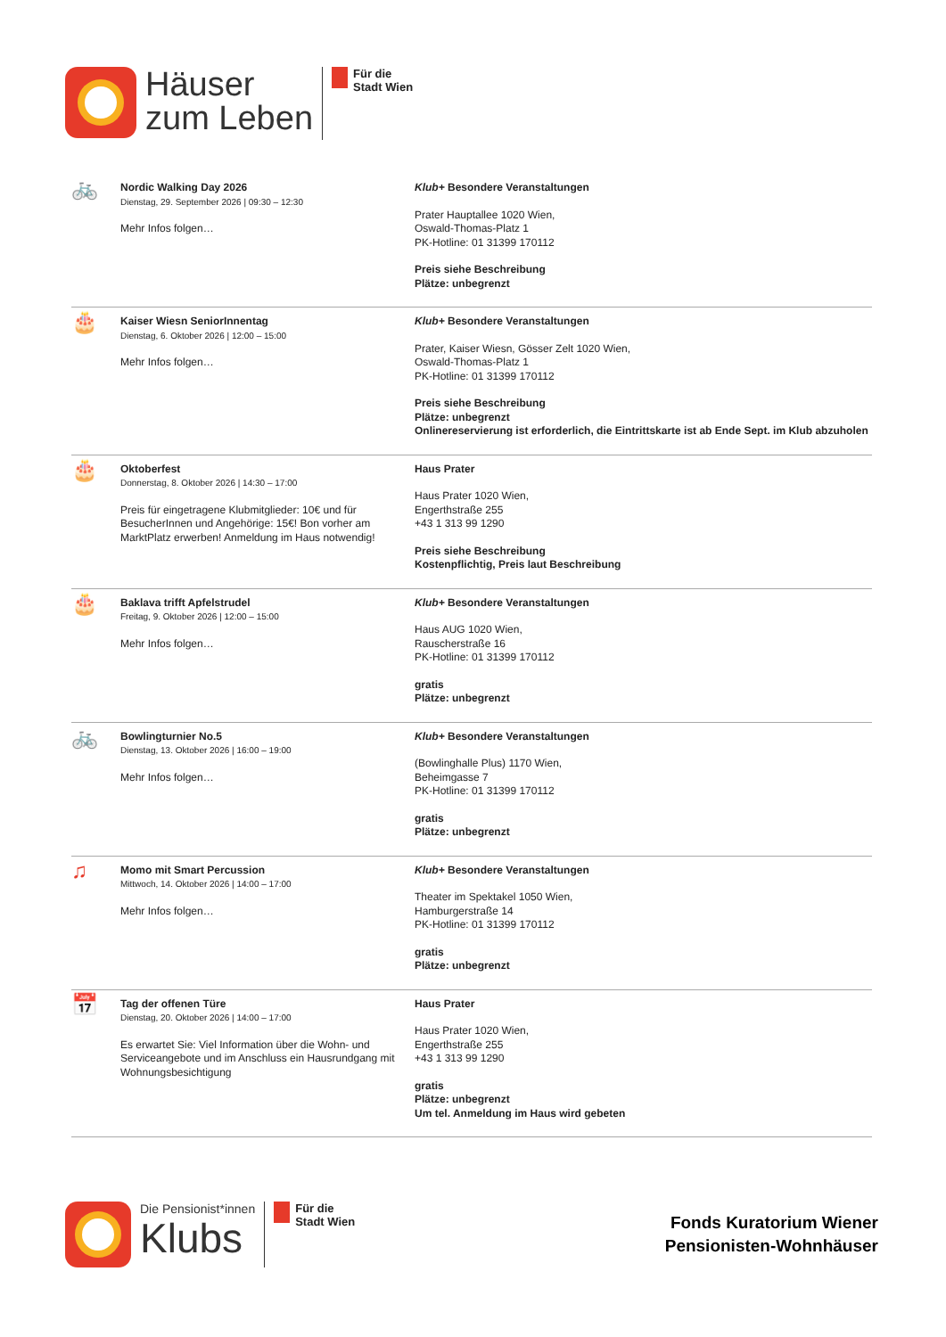Häuser
zum Leben
Für die
Stadt Wien
🚲
Nordic Walking Day 2026
Dienstag, 29. September 2026 | 09:30 – 12:30
Mehr Infos folgen…
Klub+ Besondere Veranstaltungen
Prater Hauptallee 1020 Wien,
Oswald-Thomas-Platz 1
PK-Hotline: 01 31399 170112
Preis siehe Beschreibung
Plätze: unbegrenzt
🎂
Kaiser Wiesn SeniorInnentag
Dienstag, 6. Oktober 2026 | 12:00 – 15:00
Mehr Infos folgen…
Klub+ Besondere Veranstaltungen
Prater, Kaiser Wiesn, Gösser Zelt 1020 Wien,
Oswald-Thomas-Platz 1
PK-Hotline: 01 31399 170112
Preis siehe Beschreibung
Plätze: unbegrenzt
Onlinereservierung ist erforderlich, die Eintrittskarte ist ab Ende Sept. im Klub abzuholen
🎂
Oktoberfest
Donnerstag, 8. Oktober 2026 | 14:30 – 17:00
Preis für eingetragene Klubmitglieder: 10€ und für BesucherInnen und Angehörige: 15€! Bon vorher am MarktPlatz erwerben! Anmeldung im Haus notwendig!
Haus Prater
Haus Prater 1020 Wien,
Engerthstraße 255
+43 1 313 99 1290
Preis siehe Beschreibung
Kostenpflichtig, Preis laut Beschreibung
🎂
Baklava trifft Apfelstrudel
Freitag, 9. Oktober 2026 | 12:00 – 15:00
Mehr Infos folgen…
Klub+ Besondere Veranstaltungen
Haus AUG 1020 Wien,
Rauscherstraße 16
PK-Hotline: 01 31399 170112
gratis
Plätze: unbegrenzt
🚲
Bowlingturnier No.5
Dienstag, 13. Oktober 2026 | 16:00 – 19:00
Mehr Infos folgen…
Klub+ Besondere Veranstaltungen
(Bowlinghalle Plus) 1170 Wien,
Beheimgasse 7
PK-Hotline: 01 31399 170112
gratis
Plätze: unbegrenzt
♫
Momo mit Smart Percussion
Mittwoch, 14. Oktober 2026 | 14:00 – 17:00
Mehr Infos folgen…
Klub+ Besondere Veranstaltungen
Theater im Spektakel 1050 Wien,
Hamburgerstraße 14
PK-Hotline: 01 31399 170112
gratis
Plätze: unbegrenzt
📅
Tag der offenen Türe
Dienstag, 20. Oktober 2026 | 14:00 – 17:00
Es erwartet Sie: Viel Information über die Wohn- und Serviceangebote und im Anschluss ein Hausrundgang mit Wohnungsbesichtigung
Haus Prater
Haus Prater 1020 Wien,
Engerthstraße 255
+43 1 313 99 1290
gratis
Plätze: unbegrenzt
Um tel. Anmeldung im Haus wird gebeten
Die Pensionist*innen
Klubs
Für die
Stadt Wien
Fonds Kuratorium Wiener
Pensionisten-Wohnhäuser